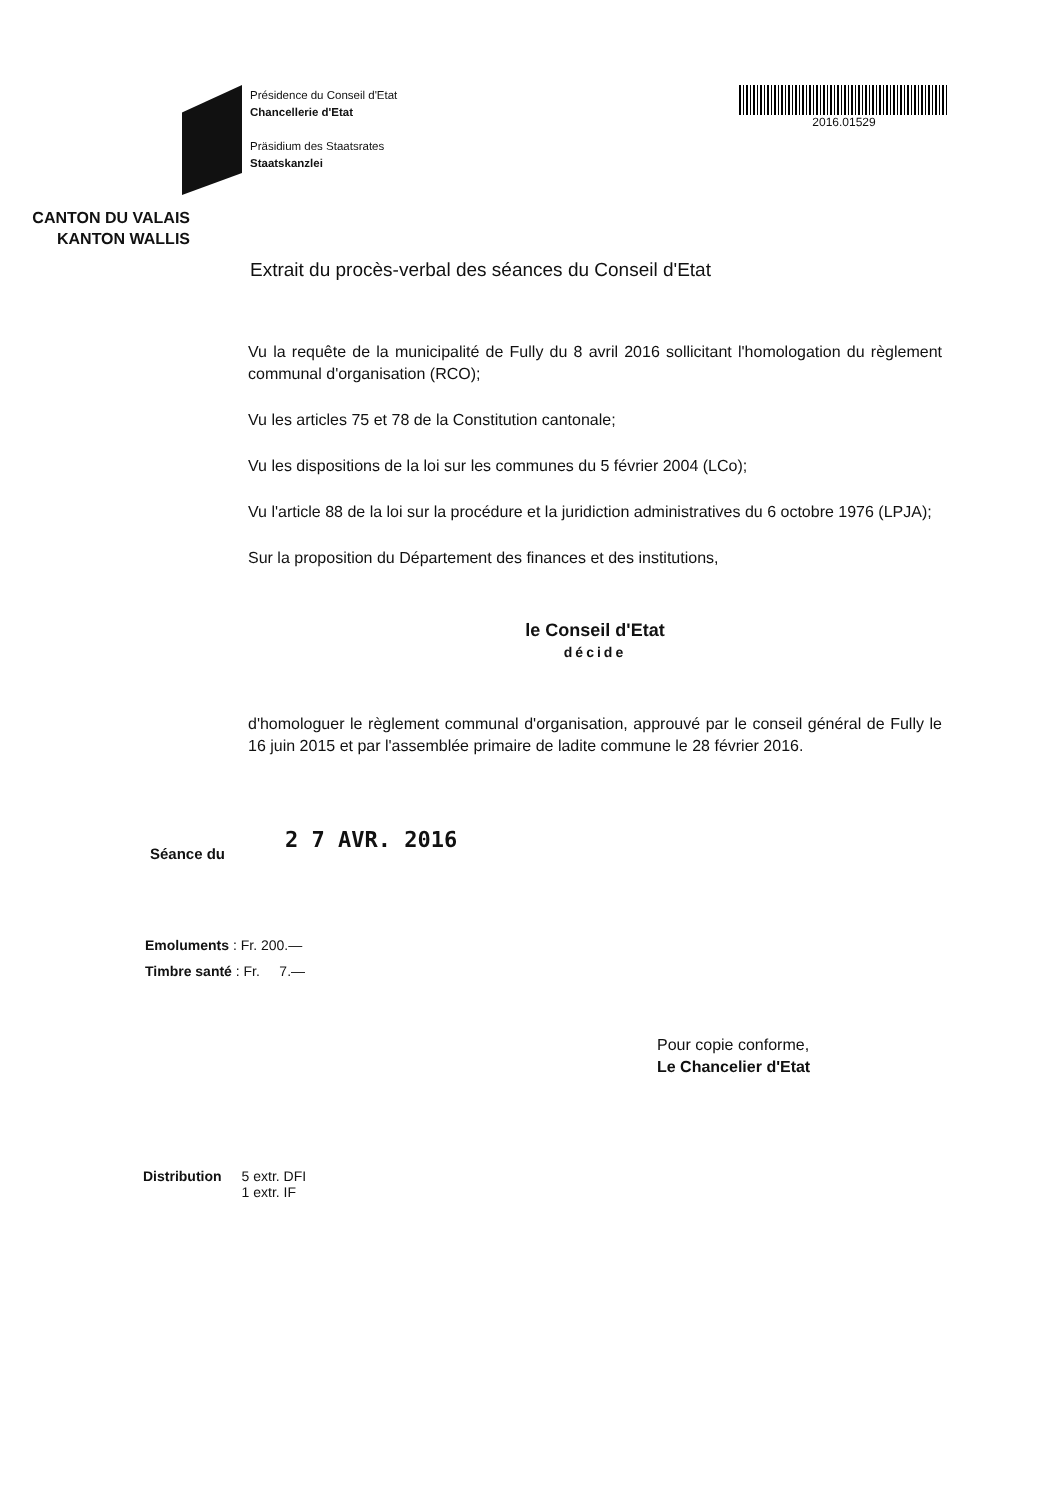CANTON DU VALAIS
KANTON WALLIS
Présidence du Conseil d'Etat
Chancellerie d'Etat
Präsidium des Staatsrates
Staatskanzlei
2016.01529
Extrait du procès-verbal des séances du Conseil d'Etat
Vu la requête de la municipalité de Fully du 8 avril 2016 sollicitant l'homologation du règlement communal d'organisation (RCO);
Vu les articles 75 et 78 de la Constitution cantonale;
Vu les dispositions de la loi sur les communes du 5 février 2004 (LCo);
Vu l'article 88 de la loi sur la procédure et la juridiction administratives du 6 octobre 1976 (LPJA);
Sur la proposition du Département des finances et des institutions,
le Conseil d'Etat
décide
d'homologuer le règlement communal d'organisation, approuvé par le conseil général de Fully le 16 juin 2015 et par l'assemblée primaire de ladite commune le 28 février 2016.
Séance du 2 7 AVR. 2016
Emoluments : Fr. 200.—
Timbre santé : Fr. 7.—
Pour copie conforme,
Le Chancelier d'Etat
Distribution 5 extr. DFI
1 extr. IF